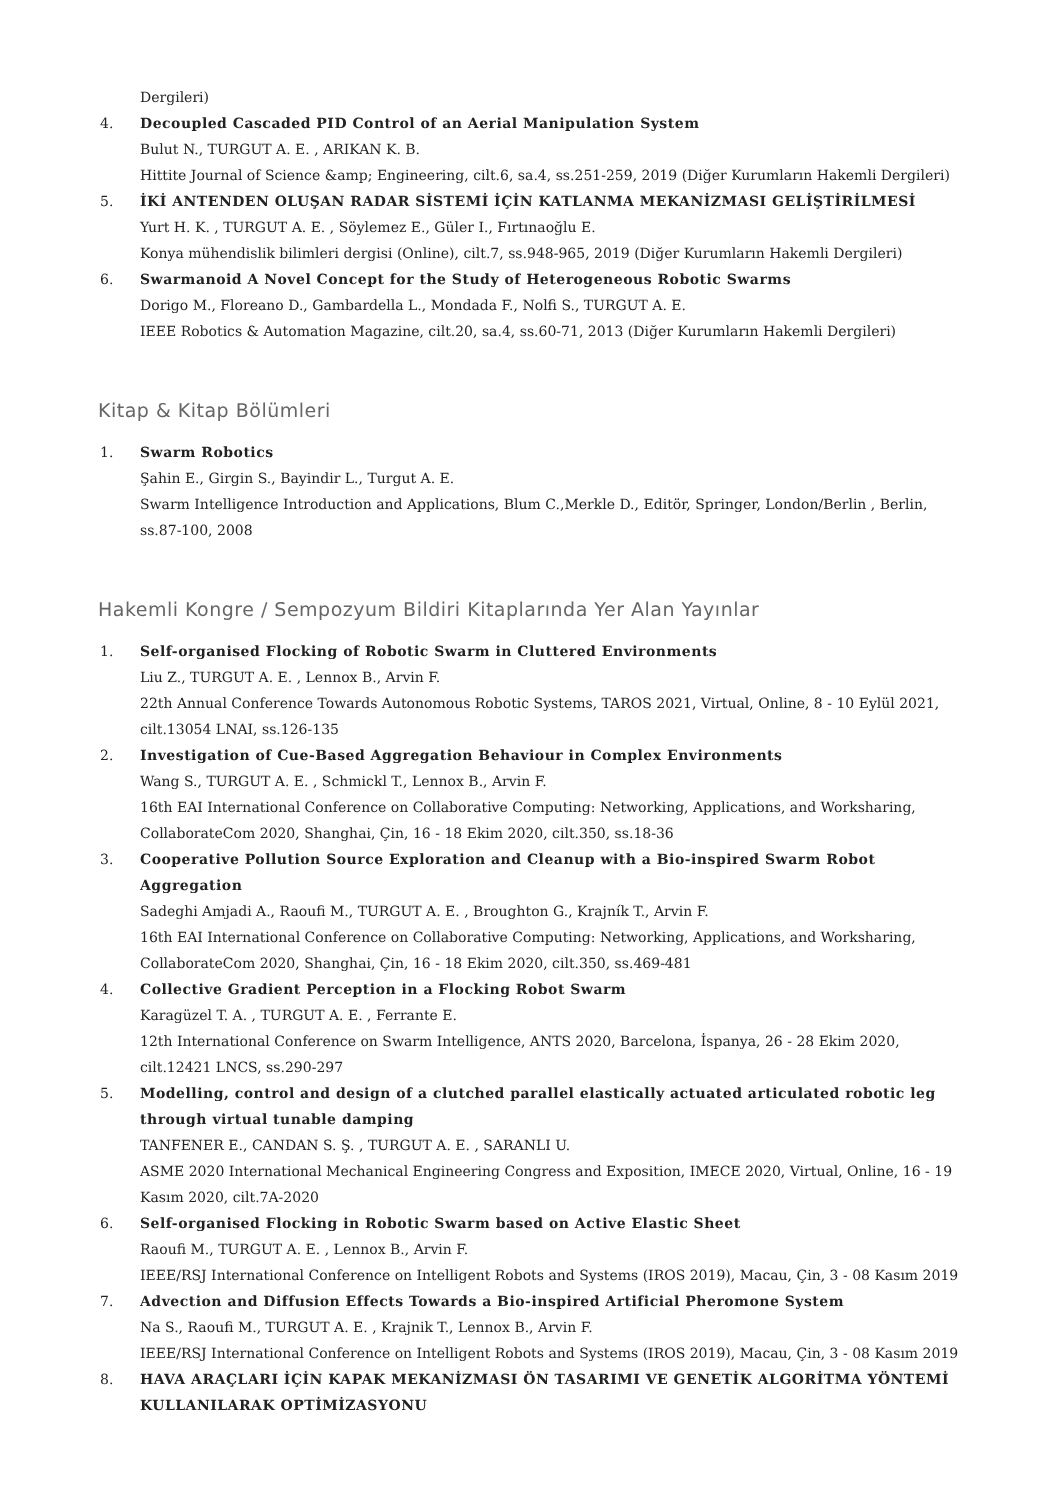Dergileri)
4. Decoupled Cascaded PID Control of an Aerial Manipulation System
Bulut N., TURGUT A. E. , ARIKAN K. B.
Hittite Journal of Science &amp; Engineering, cilt.6, sa.4, ss.251-259, 2019 (Diğer Kurumların Hakemli Dergileri)
5. İKİ ANTENDEN OLUŞAN RADAR SİSTEMİ İÇİN KATLANMA MEKANİZMASI GELİŞTİRİLMESİ
Yurt H. K. , TURGUT A. E. , Söylemez E., Güler I., Fırtınaoğlu E.
Konya mühendislik bilimleri dergisi (Online), cilt.7, ss.948-965, 2019 (Diğer Kurumların Hakemli Dergileri)
6. Swarmanoid A Novel Concept for the Study of Heterogeneous Robotic Swarms
Dorigo M., Floreano D., Gambardella L., Mondada F., Nolfi S., TURGUT A. E.
IEEE Robotics & Automation Magazine, cilt.20, sa.4, ss.60-71, 2013 (Diğer Kurumların Hakemli Dergileri)
Kitap & Kitap Bölümleri
1. Swarm Robotics
Şahin E., Girgin S., Bayindir L., Turgut A. E.
Swarm Intelligence Introduction and Applications, Blum C.,Merkle D., Editör, Springer, London/Berlin , Berlin, ss.87-100, 2008
Hakemli Kongre / Sempozyum Bildiri Kitaplarında Yer Alan Yayınlar
1. Self-organised Flocking of Robotic Swarm in Cluttered Environments
Liu Z., TURGUT A. E. , Lennox B., Arvin F.
22th Annual Conference Towards Autonomous Robotic Systems, TAROS 2021, Virtual, Online, 8 - 10 Eylül 2021, cilt.13054 LNAI, ss.126-135
2. Investigation of Cue-Based Aggregation Behaviour in Complex Environments
Wang S., TURGUT A. E. , Schmickl T., Lennox B., Arvin F.
16th EAI International Conference on Collaborative Computing: Networking, Applications, and Worksharing, CollaborateCom 2020, Shanghai, Çin, 16 - 18 Ekim 2020, cilt.350, ss.18-36
3. Cooperative Pollution Source Exploration and Cleanup with a Bio-inspired Swarm Robot Aggregation
Sadeghi Amjadi A., Raoufi M., TURGUT A. E. , Broughton G., Krajník T., Arvin F.
16th EAI International Conference on Collaborative Computing: Networking, Applications, and Worksharing, CollaborateCom 2020, Shanghai, Çin, 16 - 18 Ekim 2020, cilt.350, ss.469-481
4. Collective Gradient Perception in a Flocking Robot Swarm
Karagüzel T. A. , TURGUT A. E. , Ferrante E.
12th International Conference on Swarm Intelligence, ANTS 2020, Barcelona, İspanya, 26 - 28 Ekim 2020, cilt.12421 LNCS, ss.290-297
5. Modelling, control and design of a clutched parallel elastically actuated articulated robotic leg through virtual tunable damping
TANFENER E., CANDAN S. Ş. , TURGUT A. E. , SARANLI U.
ASME 2020 International Mechanical Engineering Congress and Exposition, IMECE 2020, Virtual, Online, 16 - 19 Kasım 2020, cilt.7A-2020
6. Self-organised Flocking in Robotic Swarm based on Active Elastic Sheet
Raoufi M., TURGUT A. E. , Lennox B., Arvin F.
IEEE/RSJ International Conference on Intelligent Robots and Systems (IROS 2019), Macau, Çin, 3 - 08 Kasım 2019
7. Advection and Diffusion Effects Towards a Bio-inspired Artificial Pheromone System
Na S., Raoufi M., TURGUT A. E. , Krajnik T., Lennox B., Arvin F.
IEEE/RSJ International Conference on Intelligent Robots and Systems (IROS 2019), Macau, Çin, 3 - 08 Kasım 2019
8. HAVA ARAÇLARI İÇİN KAPAK MEKANİZMASI ÖN TASARIMI VE GENETİK ALGORİTMA YÖNTEMİ KULLANILARAK OPTİMİZASYONU